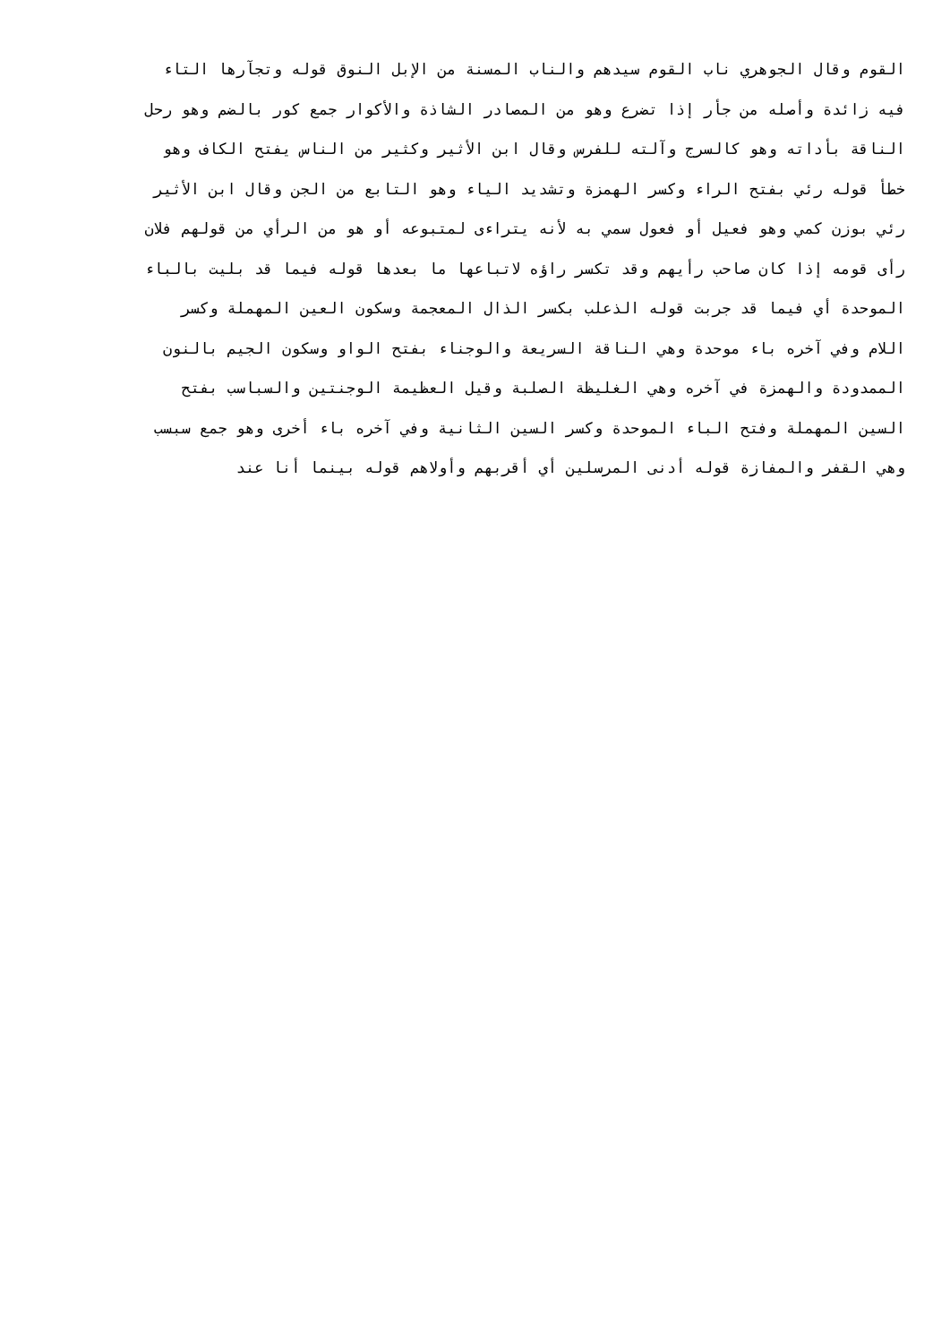القوم وقال الجوهري ناب القوم سيدهم والناب المسنة من الإبل النوق قوله وتجآرها التاء
فيه زائدة وأصله من جأر إذا تضرع وهو من المصادر الشاذة والأكوار جمع كور بالضم وهو رحل
الناقة بأداته وهو كالسرج وآلته للفرس وقال ابن الأثير وكثير من الناس يفتح الكاف وهو
خطأ قوله رئي بفتح الراء وكسر الهمزة وتشديد الياء وهو التابع من الجن وقال ابن الأثير
رئي بوزن كمي وهو فعيل أو فعول سمي به لأنه يتراءى لمتبوعه أو هو من الرأي من قولهم فلان
رأى قومه إذا كان صاحب رأيهم وقد تكسر راؤه لاتباعها ما بعدها قوله فيما قد بليت بالباء
الموحدة أي فيما قد جربت قوله الذعلب بكسر الذال المعجمة وسكون العين المهملة وكسر
اللام وفي آخره باء موحدة وهي الناقة السريعة والوجناء بفتح الواو وسكون الجيم بالنون
الممدودة والهمزة في آخره وهي الغليظة الصلبة وقيل العظيمة الوجنتين والسباسب بفتح
السين المهملة وفتح الباء الموحدة وكسر السين الثانية وفي آخره باء أخرى وهو جمع سبسب
وهي القفر والمفازة قوله أدنى المرسلين أي أقربهم وأولاهم قوله بينما أنا عند